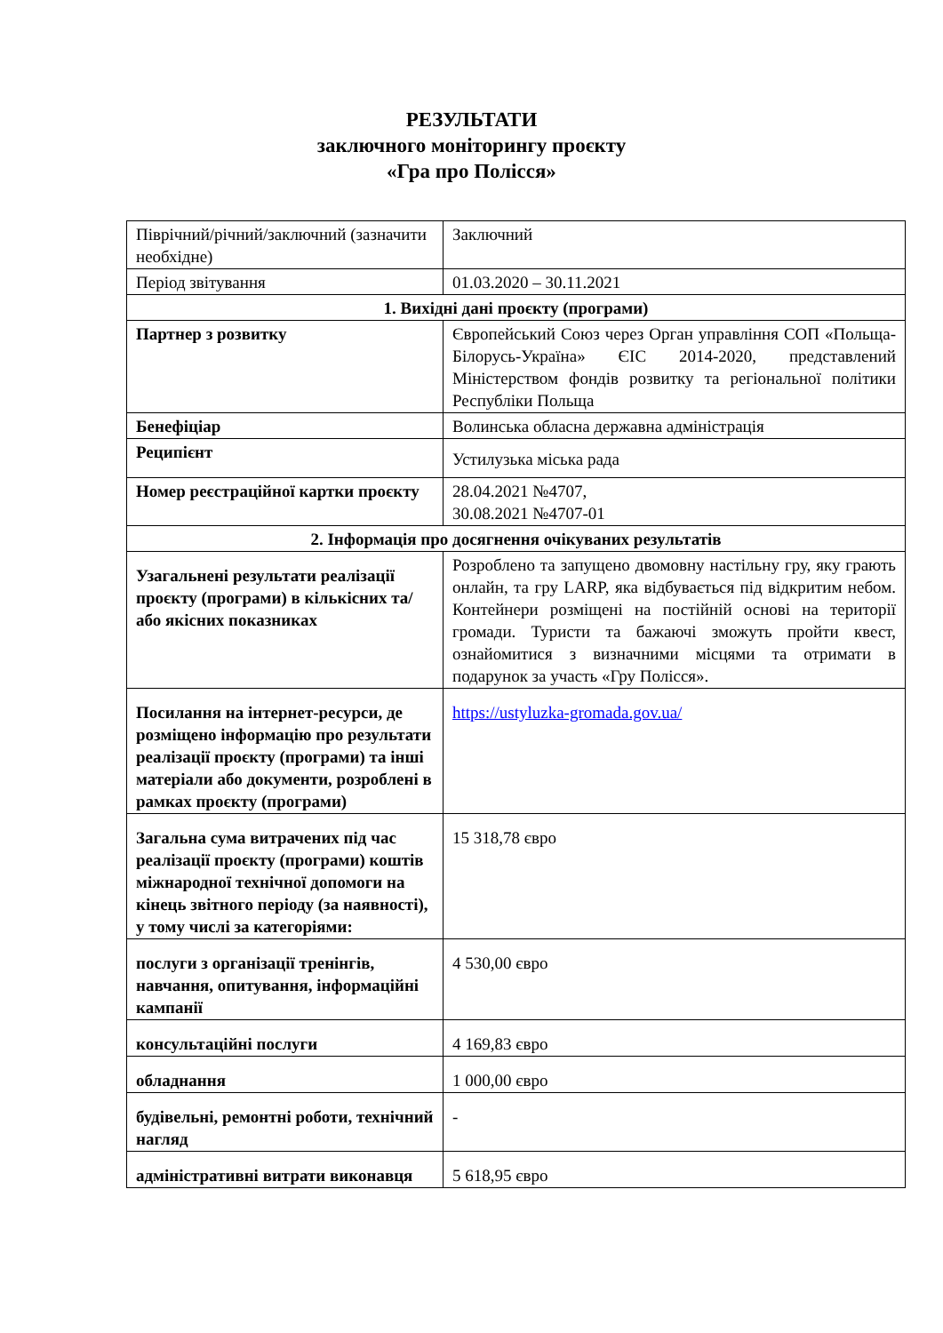РЕЗУЛЬТАТИ
заключного моніторингу проєкту
«Гра про Полісся»
| Піврічний/річний/заключний (зазначити необхідне) | Заключний |
| Період звітування | 01.03.2020 – 30.11.2021 |
| 1. Вихідні дані проєкту (програми) | |
| Партнер з розвитку | Європейський Союз через Орган управління СОП «Польща-Білорусь-Україна» ЄІС 2014-2020, представлений Міністерством фондів розвитку та регіональної політики Республіки Польща |
| Бенефіціар | Волинська обласна державна адміністрація |
| Реципієнт | Устилузька міська рада |
| Номер реєстраційної картки проєкту | 28.04.2021 №4707, 30.08.2021 №4707-01 |
| 2. Інформація про досягнення очікуваних результатів | |
| Узагальнені результати реалізації проєкту (програми) в кількісних та/або якісних показниках | Розроблено та запущено двомовну настільну гру, яку грають онлайн, та гру LARP, яка відбувається під відкритим небом. Контейнери розміщені на постійній основі на території громади. Туристи та бажаючі зможуть пройти квест, ознайомитися з визначними місцями та отримати в подарунок за участь «Гру Полісся». |
| Посилання на інтернет-ресурси, де розміщено інформацію про результати реалізації проєкту (програми) та інші матеріали або документи, розроблені в рамках проєкту (програми) | https://ustyluzka-gromada.gov.ua/ |
| Загальна сума витрачених під час реалізації проєкту (програми) коштів міжнародної технічної допомоги на кінець звітного періоду (за наявності), у тому числі за категоріями: | 15 318,78 євро |
| послуги з організації тренінгів, навчання, опитування, інформаційні кампанії | 4 530,00 євро |
| консультаційні послуги | 4 169,83 євро |
| обладнання | 1 000,00 євро |
| будівельні, ремонтні роботи, технічний нагляд | - |
| адміністративні витрати виконавця | 5 618,95 євро |